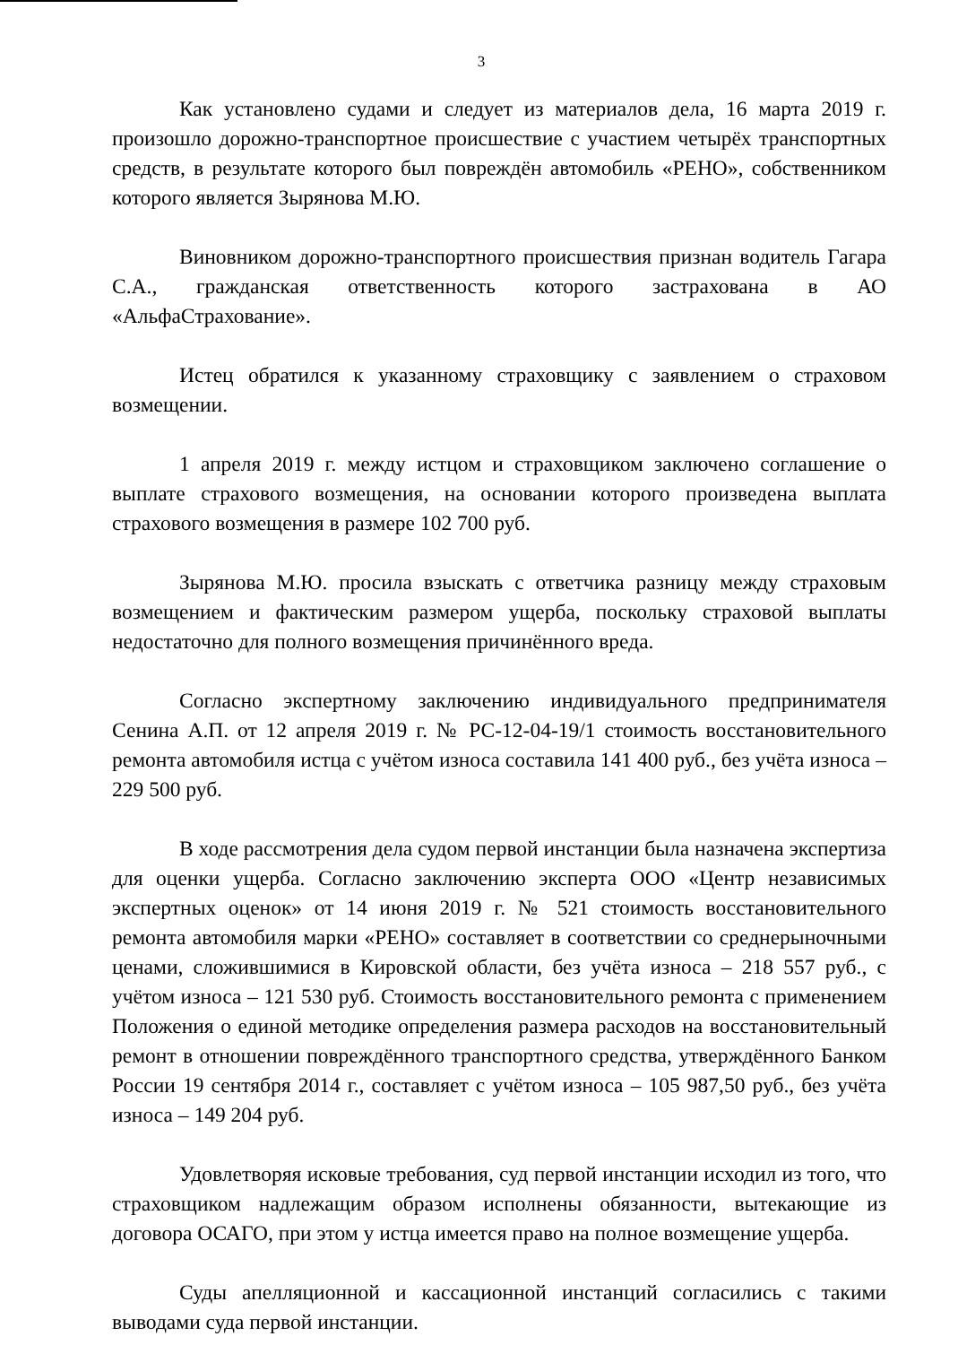3
Как установлено судами и следует из материалов дела, 16 марта 2019 г. произошло дорожно-транспортное происшествие с участием четырёх транспортных средств, в результате которого был повреждён автомобиль «РЕНО», собственником которого является Зырянова М.Ю.
Виновником дорожно-транспортного происшествия признан водитель Гагара С.А., гражданская ответственность которого застрахована в АО «АльфаСтрахование».
Истец обратился к указанному страховщику с заявлением о страховом возмещении.
1 апреля 2019 г. между истцом и страховщиком заключено соглашение о выплате страхового возмещения, на основании которого произведена выплата страхового возмещения в размере 102 700 руб.
Зырянова М.Ю. просила взыскать с ответчика разницу между страховым возмещением и фактическим размером ущерба, поскольку страховой выплаты недостаточно для полного возмещения причинённого вреда.
Согласно экспертному заключению индивидуального предпринимателя Сенина А.П. от 12 апреля 2019 г. № РС-12-04-19/1 стоимость восстановительного ремонта автомобиля истца с учётом износа составила 141 400 руб., без учёта износа – 229 500 руб.
В ходе рассмотрения дела судом первой инстанции была назначена экспертиза для оценки ущерба. Согласно заключению эксперта ООО «Центр независимых экспертных оценок» от 14 июня 2019 г. № 521 стоимость восстановительного ремонта автомобиля марки «РЕНО» составляет в соответствии со среднерыночными ценами, сложившимися в Кировской области, без учёта износа – 218 557 руб., с учётом износа – 121 530 руб. Стоимость восстановительного ремонта с применением Положения о единой методике определения размера расходов на восстановительный ремонт в отношении повреждённого транспортного средства, утверждённого Банком России 19 сентября 2014 г., составляет с учётом износа – 105 987,50 руб., без учёта износа – 149 204 руб.
Удовлетворяя исковые требования, суд первой инстанции исходил из того, что страховщиком надлежащим образом исполнены обязанности, вытекающие из договора ОСАГО, при этом у истца имеется право на полное возмещение ущерба.
Суды апелляционной и кассационной инстанций согласились с такими выводами суда первой инстанции.